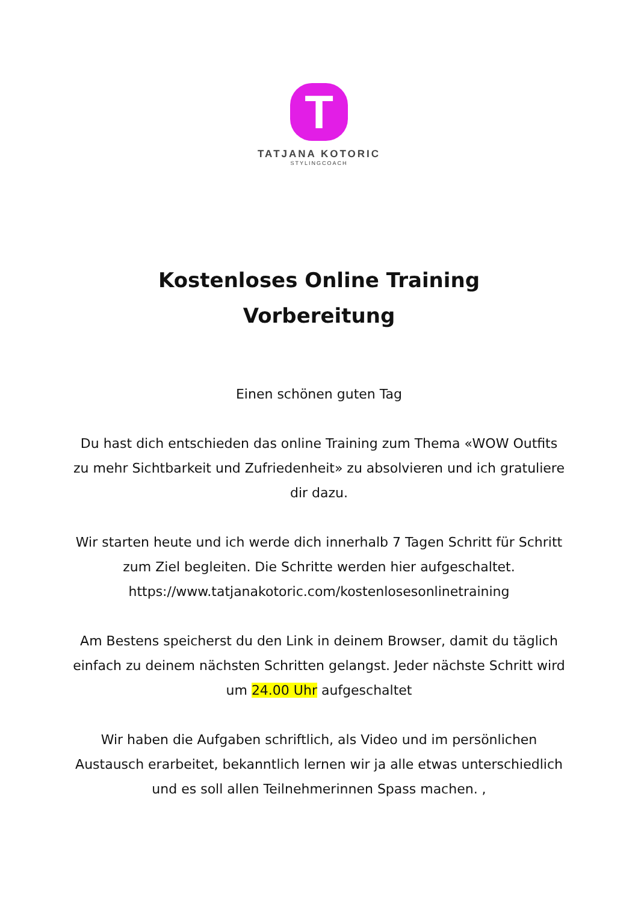T
TATJANA KOTORIC
STYLINGCOACH
Kostenloses Online Training
Vorbereitung
Einen schönen guten Tag
Du hast dich entschieden das online Training zum Thema «WOW Outfits zu mehr Sichtbarkeit und Zufriedenheit» zu absolvieren und ich gratuliere dir dazu.
Wir starten heute und ich werde dich innerhalb 7 Tagen Schritt für Schritt zum Ziel begleiten. Die Schritte werden hier aufgeschaltet. https://www.tatjanakotoric.com/kostenlosesonlinetraining
Am Bestens speicherst du den Link in deinem Browser, damit du täglich einfach zu deinem nächsten Schritten gelangst. Jeder nächste Schritt wird um 24.00 Uhr aufgeschaltet
Wir haben die Aufgaben schriftlich, als Video und im persönlichen Austausch erarbeitet, bekanntlich lernen wir ja alle etwas unterschiedlich und es soll allen Teilnehmerinnen Spass machen. ,